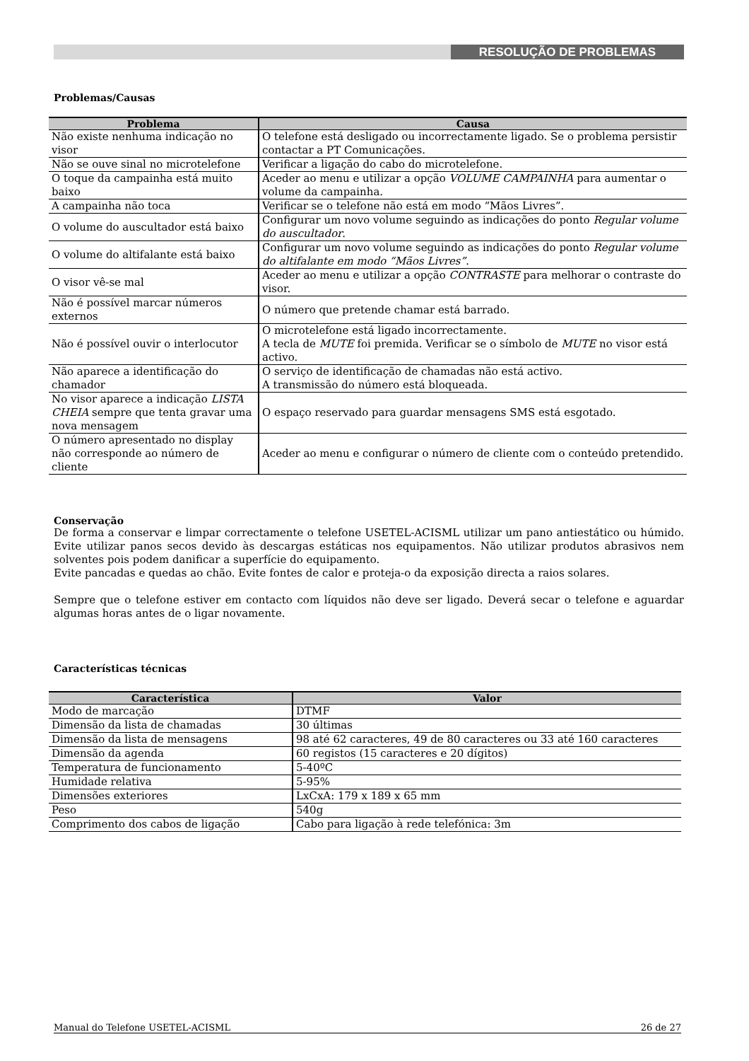RESOLUÇÃO DE PROBLEMAS
Problemas/Causas
| Problema | Causa |
| --- | --- |
| Não existe nenhuma indicação no visor | O telefone está desligado ou incorrectamente ligado. Se o problema persistir contactar a PT Comunicações. |
| Não se ouve sinal no microtelefone | Verificar a ligação do cabo do microtelefone. |
| O toque da campainha está muito baixo | Aceder ao menu e utilizar a opção VOLUME CAMPAINHA para aumentar o volume da campainha. |
| A campainha não toca | Verificar se o telefone não está em modo “Mãos Livres”. |
| O volume do auscultador está baixo | Configurar um novo volume seguindo as indicações do ponto Regular volume do auscultador . |
| O volume do altifalante está baixo | Configurar um novo volume seguindo as indicações do ponto Regular volume do altifalante em modo “Mãos Livres” . |
| O visor vê-se mal | Aceder ao menu e utilizar a opção CONTRASTE para melhorar o contraste do visor. |
| Não é possível marcar números externos | O número que pretende chamar está barrado. |
| Não é possível ouvir o interlocutor | O microtelefone está ligado incorrectamente. A tecla de MUTE foi premida. Verificar se o símbolo de MUTE no visor está activo. |
| Não aparece a identificação do chamador | O serviço de identificação de chamadas não está activo. A transmissão do número está bloqueada. |
| No visor aparece a indicação LISTA CHEIA sempre que tenta gravar uma nova mensagem | O espaço reservado para guardar mensagens SMS está esgotado. |
| O número apresentado no display não corresponde ao número de cliente | Aceder ao menu e configurar o número de cliente com o conteúdo pretendido. |
Conservação
De forma a conservar e limpar correctamente o telefone USETEL-ACISML utilizar um pano antiestático ou húmido. Evite utilizar panos secos devido às descargas estáticas nos equipamentos. Não utilizar produtos abrasivos nem solventes pois podem danificar a superfície do equipamento.
Evite pancadas e quedas ao chão. Evite fontes de calor e proteja-o da exposição directa a raios solares.
Sempre que o telefone estiver em contacto com líquidos não deve ser ligado. Deverá secar o telefone e aguardar algumas horas antes de o ligar novamente.
Características técnicas
| Característica | Valor |
| --- | --- |
| Modo de marcação | DTMF |
| Dimensão da lista de chamadas | 30 últimas |
| Dimensão da lista de mensagens | 98 até 62 caracteres, 49 de 80 caracteres ou 33 até 160 caracteres |
| Dimensão da agenda | 60 registos (15 caracteres e 20 dígitos) |
| Temperatura de funcionamento | 5-40ºC |
| Humidade relativa | 5-95% |
| Dimensões exteriores | LxCxA: 179 x 189 x 65 mm |
| Peso | 540g |
| Comprimento dos cabos de ligação | Cabo para ligação à rede telefónica: 3m |
Manual do Telefone USETEL-ACISML 26 de 27